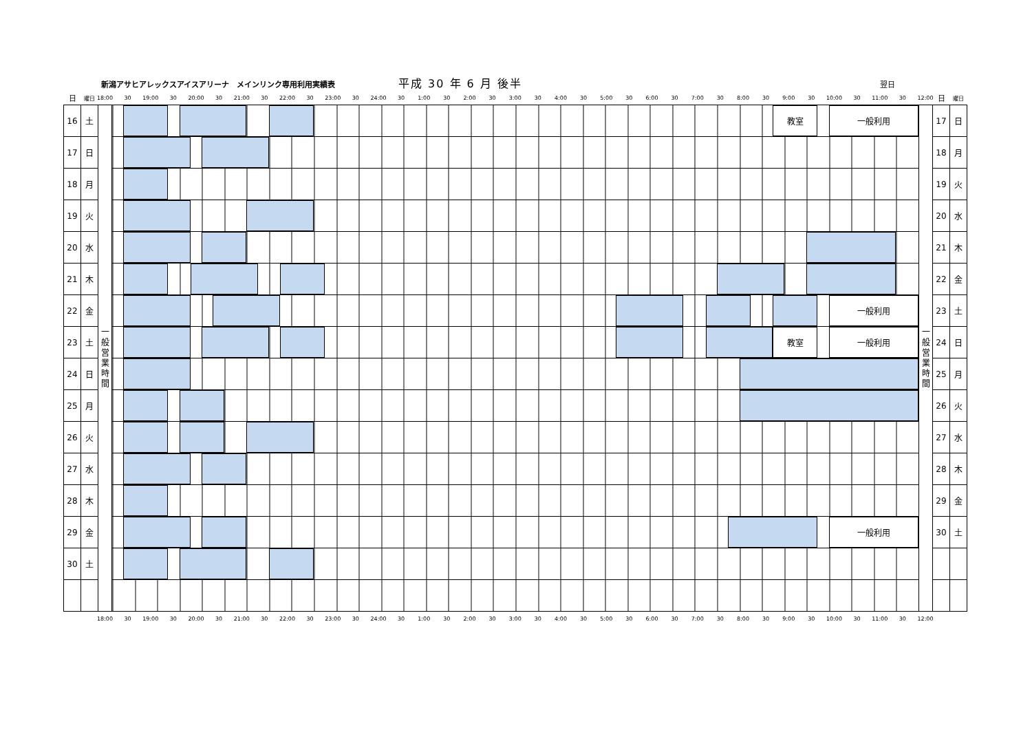新潟アサヒアレックスアイスアリーナ　メインリンク専用利用実績表
平成 30 年 6 月 後半
翌日
| 日 | 曜日 | | 18:00 30 19:00 30 20:00 30 21:00 30 22:00 30 23:00 30 24:00 30 1:00 30 2:00 30 3:00 30 4:00 30 5:00 30 6:00 30 7:00 30 8:00 30 9:00 30 10:00 30 11:00 30 12:00 | | 日 | 曜日 |
| 16 | 土 | 一 般 営 業 時 間 | 教室 一般利用 | 一 般 営 業 時 間 | 17 | 日 |
| 17 | 日 | | | | 18 | 月 |
| 18 | 月 | | | | 19 | 火 |
| 19 | 火 | | | | 20 | 水 |
| 20 | 水 | | | | 21 | 木 |
| 21 | 木 | | | | 22 | 金 |
| 22 | 金 | | 一般利用 | | 23 | 土 |
| 23 | 土 | | 教室 一般利用 | | 24 | 日 |
| 24 | 日 | | | | 25 | 月 |
| 25 | 月 | | | | 26 | 火 |
| 26 | 火 | | | | 27 | 水 |
| 27 | 水 | | | | 28 | 木 |
| 28 | 木 | | | | 29 | 金 |
| 29 | 金 | | 一般利用 | | 30 | 土 |
| 30 | 土 | | | | | |
| | | | 18:00 30 19:00 30 20:00 30 21:00 30 22:00 30 23:00 30 24:00 30 1:00 30 2:00 30 3:00 30 4:00 30 5:00 30 6:00 30 7:00 30 8:00 30 9:00 30 10:00 30 11:00 30 12:00 | | | |